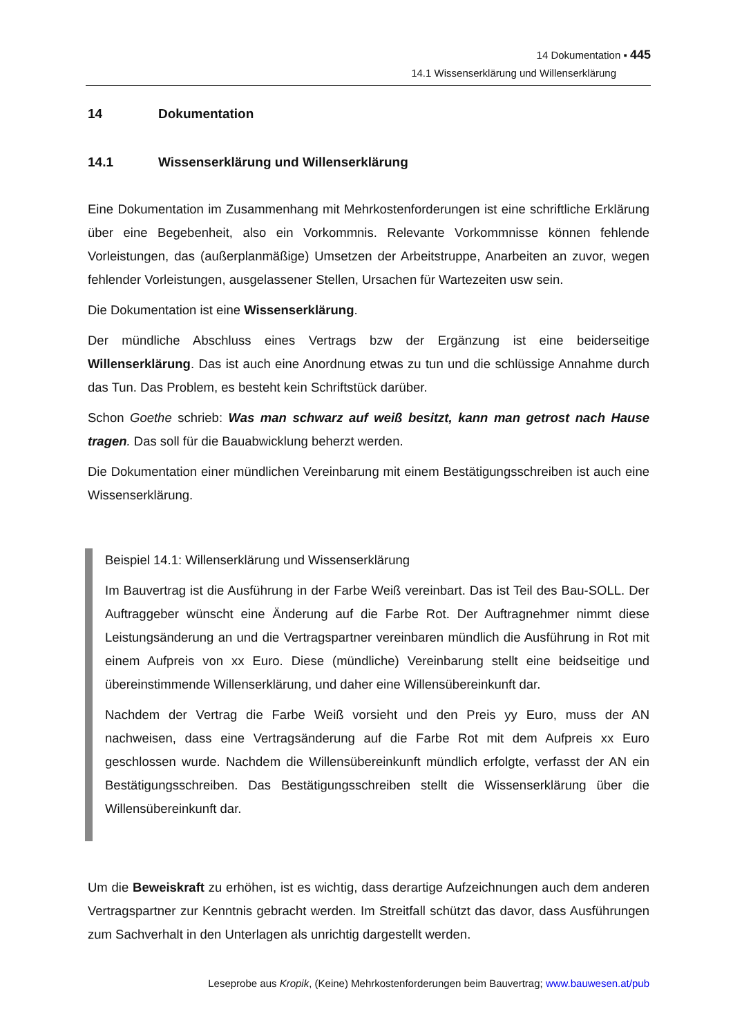14 Dokumentation ▪ 445
14.1 Wissenserklärung und Willenserklärung
14 Dokumentation
14.1 Wissenserklärung und Willenserklärung
Eine Dokumentation im Zusammenhang mit Mehrkostenforderungen ist eine schriftliche Erklärung über eine Begebenheit, also ein Vorkommnis. Relevante Vorkommnisse können fehlende Vorleistungen, das (außerplanmäßige) Umsetzen der Arbeitstruppe, Anarbeiten an zuvor, wegen fehlender Vorleistungen, ausgelassener Stellen, Ursachen für Wartezeiten usw sein.
Die Dokumentation ist eine Wissenserklärung.
Der mündliche Abschluss eines Vertrags bzw der Ergänzung ist eine beiderseitige Willenserklärung. Das ist auch eine Anordnung etwas zu tun und die schlüssige Annahme durch das Tun. Das Problem, es besteht kein Schriftstück darüber.
Schon Goethe schrieb: Was man schwarz auf weiß besitzt, kann man getrost nach Hause tragen. Das soll für die Bauabwicklung beherzt werden.
Die Dokumentation einer mündlichen Vereinbarung mit einem Bestätigungsschreiben ist auch eine Wissenserklärung.
Beispiel 14.1: Willenserklärung und Wissenserklärung
Im Bauvertrag ist die Ausführung in der Farbe Weiß vereinbart. Das ist Teil des Bau-SOLL. Der Auftraggeber wünscht eine Änderung auf die Farbe Rot. Der Auftragnehmer nimmt diese Leistungsänderung an und die Vertragspartner vereinbaren mündlich die Ausführung in Rot mit einem Aufpreis von xx Euro. Diese (mündliche) Vereinbarung stellt eine beidseitige und übereinstimmende Willenserklärung, und daher eine Willensübereinkunft dar.
Nachdem der Vertrag die Farbe Weiß vorsieht und den Preis yy Euro, muss der AN nachweisen, dass eine Vertragsänderung auf die Farbe Rot mit dem Aufpreis xx Euro geschlossen wurde. Nachdem die Willensübereinkunft mündlich erfolgte, verfasst der AN ein Bestätigungsschreiben. Das Bestätigungsschreiben stellt die Wissenserklärung über die Willensübereinkunft dar.
Um die Beweiskraft zu erhöhen, ist es wichtig, dass derartige Aufzeichnungen auch dem anderen Vertragspartner zur Kenntnis gebracht werden. Im Streitfall schützt das davor, dass Ausführungen zum Sachverhalt in den Unterlagen als unrichtig dargestellt werden.
Leseprobe aus Kropik, (Keine) Mehrkostenforderungen beim Bauvertrag; www.bauwesen.at/pub